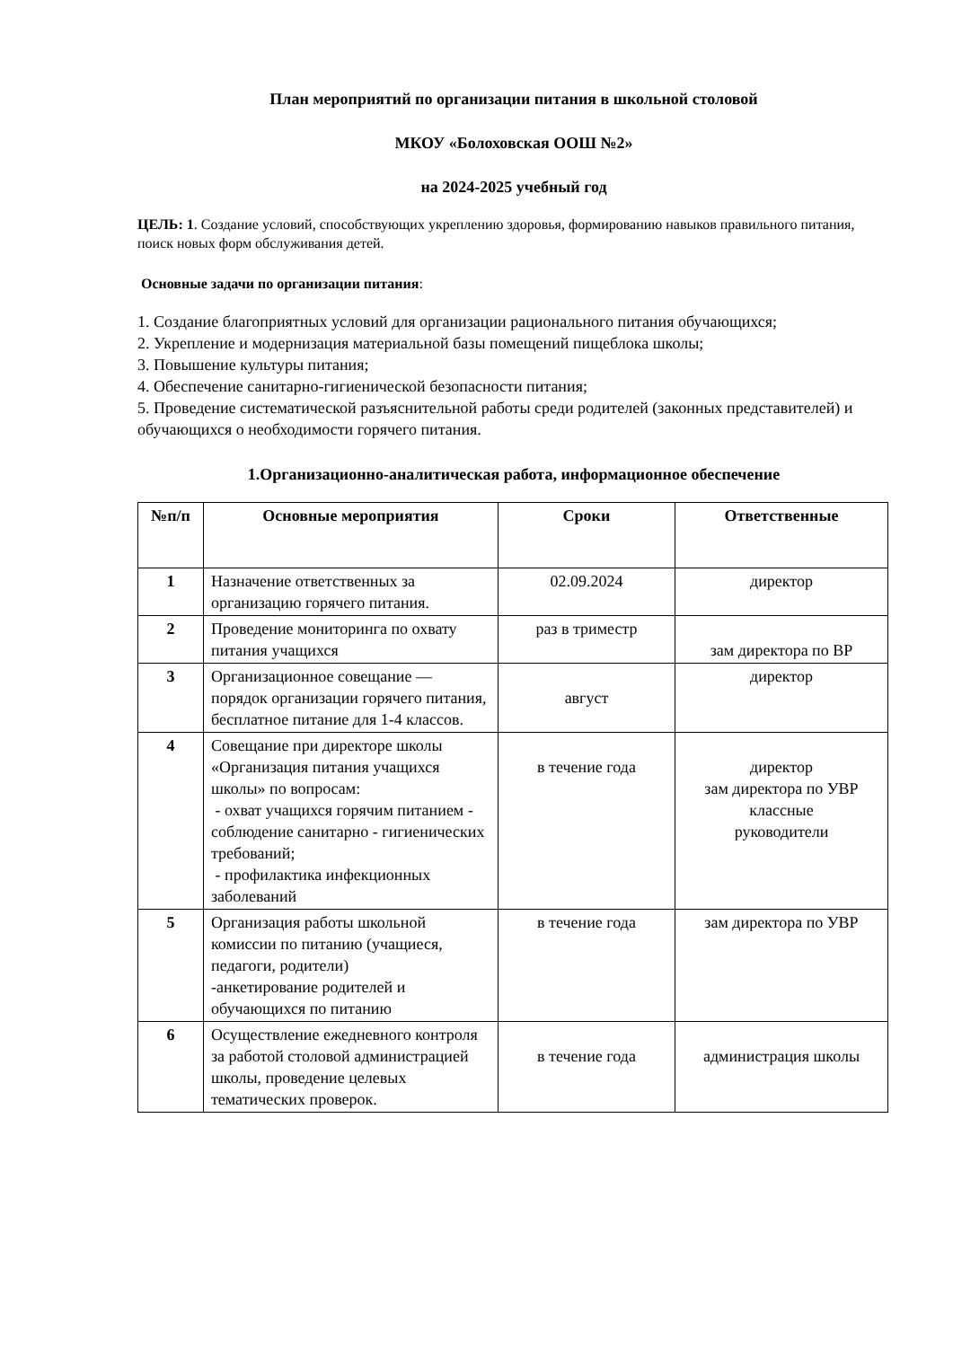План мероприятий по организации питания в школьной столовой
МКОУ «Болоховская ООШ №2»
на 2024-2025 учебный год
ЦЕЛЬ: 1. Создание условий, способствующих укреплению здоровья, формированию навыков правильного питания, поиск новых форм обслуживания детей.
Основные задачи по организации питания:
1. Создание благоприятных условий для организации рационального питания обучающихся;
2. Укрепление и модернизация материальной базы помещений пищеблока школы;
3. Повышение культуры питания;
4. Обеспечение санитарно-гигиенической безопасности питания;
5. Проведение систематической разъяснительной работы среди родителей (законных представителей) и обучающихся о необходимости горячего питания.
1.Организационно-аналитическая работа, информационное обеспечение
| №п/п | Основные мероприятия | Сроки | Ответственные |
| --- | --- | --- | --- |
| 1 | Назначение ответственных за организацию горячего питания. | 02.09.2024 | директор |
| 2 | Проведение мониторинга по охвату питания учащихся | раз в триместр | зам директора по ВР |
| 3 | Организационное совещание — порядок организации горячего питания, бесплатное питание для 1-4 классов. | август | директор |
| 4 | Совещание при директоре школы «Организация питания учащихся школы» по вопросам: - охват учащихся горячим питанием - соблюдение санитарно - гигиенических требований; - профилактика инфекционных заболеваний | в течение года | директор зам директора по УВР классные руководители |
| 5 | Организация работы школьной комиссии по питанию (учащиеся, педагоги, родители) -анкетирование родителей и обучающихся по питанию | в течение года | зам директора по УВР |
| 6 | Осуществление ежедневного контроля за работой столовой администрацией школы, проведение целевых тематических проверок. | в течение года | администрация школы |